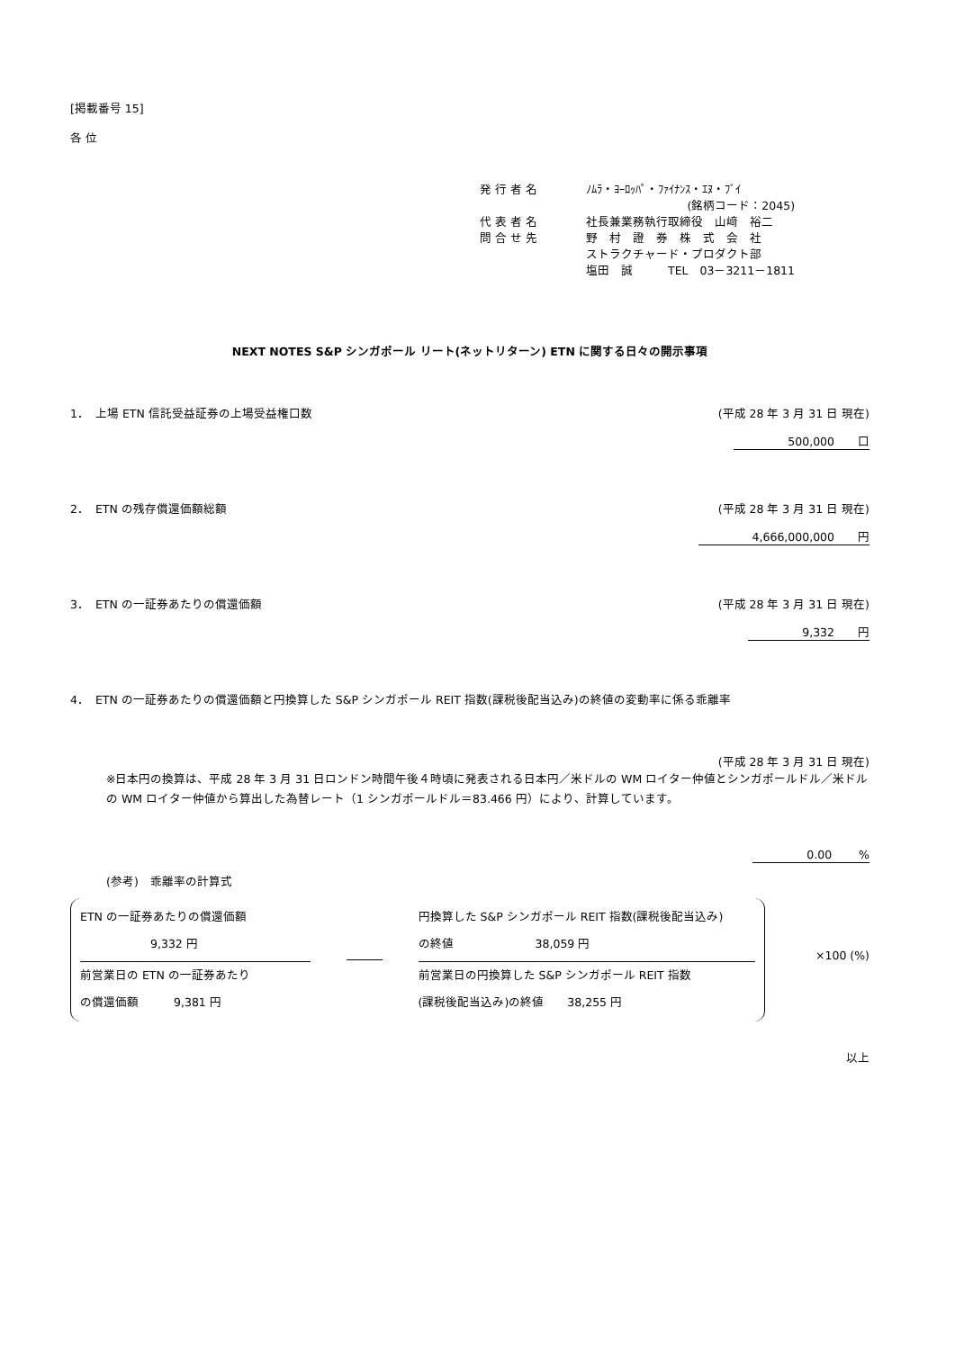[掲載番号 15]
各 位
| 発 行 者 名 | ﾉﾑﾗ・ﾖｰﾛｯﾊﾟ・ﾌｧｲﾅﾝｽ・ｴﾇ・ﾌﾞｲ |
| | (銘柄コード：2045) |
| 代 表 者 名 | 社長兼業務執行取締役 山﨑 裕二 |
| 問 合 せ 先 | 野 村 證 券 株 式 会 社 ストラクチャード・プロダクト部 塩田 誠 TEL 03－3211－1811 |
NEXT NOTES S&P シンガポール リート(ネットリターン) ETN に関する日々の開示事項
1．　上場 ETN 信託受益証券の上場受益権口数 (平成 28 年 3 月 31 日 現在)
500,000　　口
2．　ETN の残存償還価額総額 (平成 28 年 3 月 31 日 現在)
4,666,000,000　　円
3．　ETN の一証券あたりの償還価額 (平成 28 年 3 月 31 日 現在)
9,332　　円
4．　ETN の一証券あたりの償還価額と円換算した S&P シンガポール REIT 指数(課税後配当込み)の終値の変動率に係る乖離率
(平成 28 年 3 月 31 日 現在)
※日本円の換算は、平成 28 年 3 月 31 日ロンドン時間午後４時頃に発表される日本円／米ドルの WM ロイター仲値とシンガポールドル／米ドルの WM ロイター仲値から算出した為替レート（1 シンガポールドル＝83.466 円）により、計算しています。
0.00　　 %
(参考)　乖離率の計算式
ETN の一証券あたりの償還価額
　　　　　　9,332 円
前営業日の ETN の一証券あたり
の償還価額　　　9,381 円
円換算した S&P シンガポール REIT 指数(課税後配当込み)
の終値　　　　　　　38,059 円
前営業日の円換算した S&P シンガポール REIT 指数
(課税後配当込み)の終値　　38,255 円
×100 (%)
以上